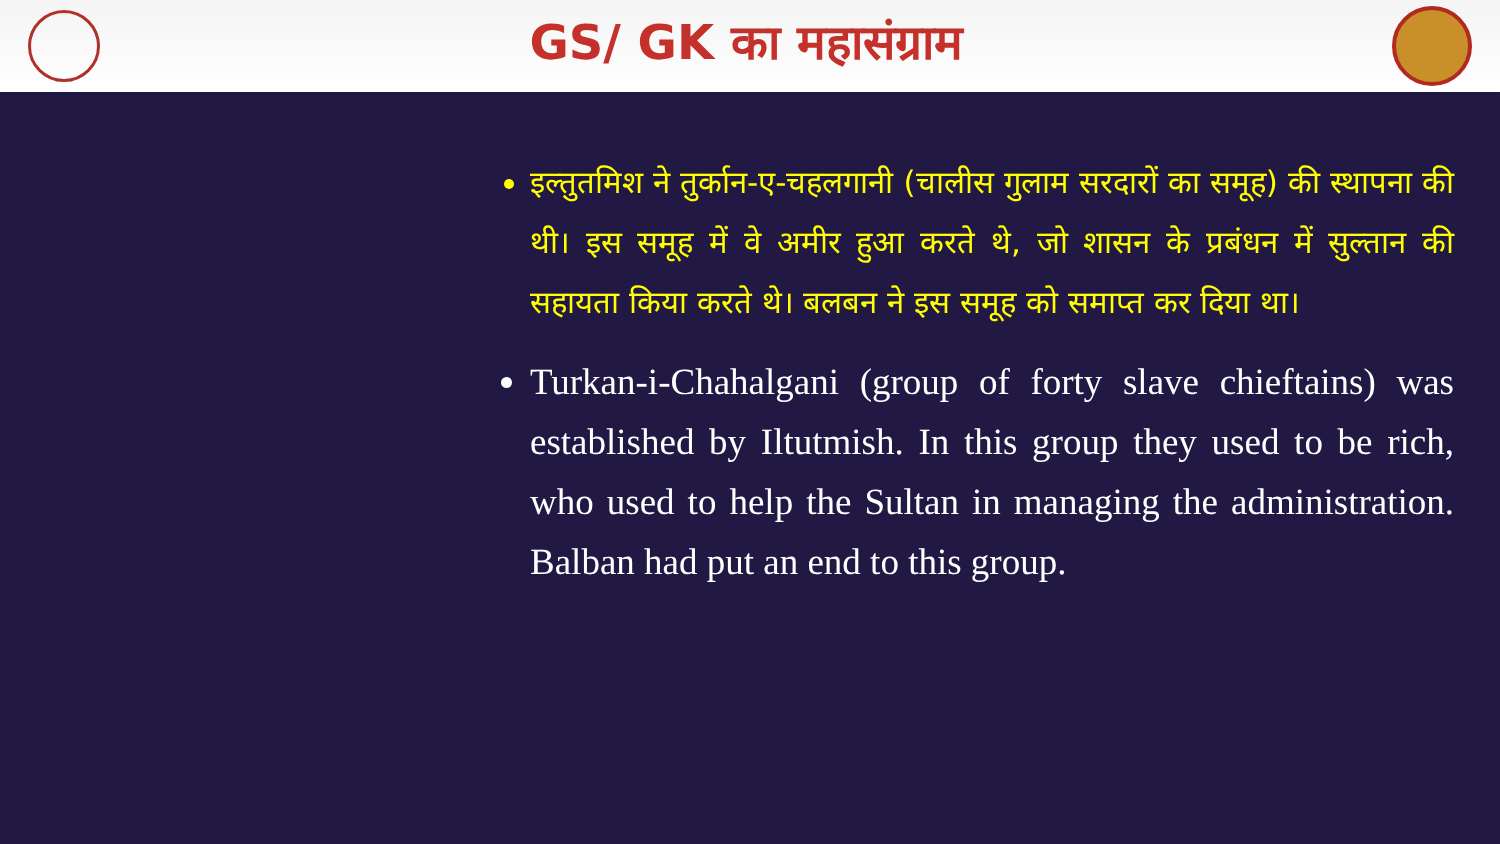GS/ GK का महासंग्राम
इल्तुतमिश ने तुर्कान-ए-चहलगानी (चालीस गुलाम सरदारों का समूह) की स्थापना की थी। इस समूह में वे अमीर हुआ करते थे, जो शासन के प्रबंधन में सुल्तान की सहायता किया करते थे। बलबन ने इस समूह को समाप्त कर दिया था।
Turkan-i-Chahalgani (group of forty slave chieftains) was established by Iltutmish. In this group they used to be rich, who used to help the Sultan in managing the administration. Balban had put an end to this group.